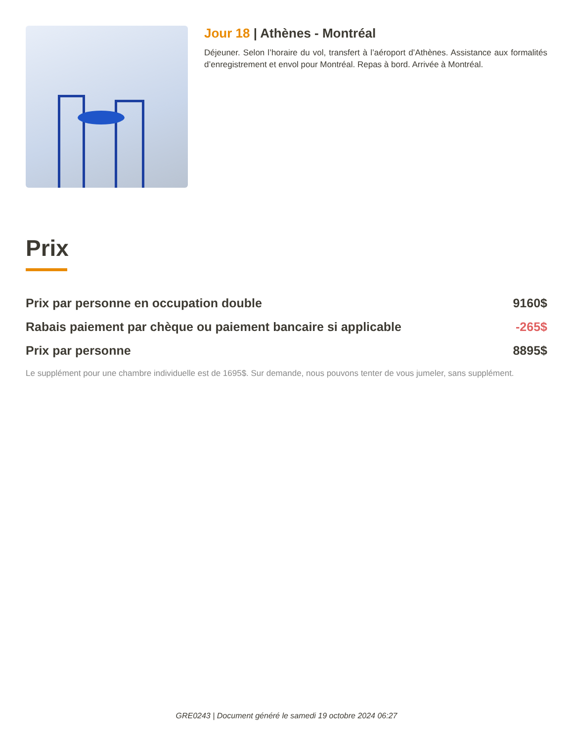Jour 18 | Athènes - Montréal
Déjeuner. Selon l’horaire du vol, transfert à l’aéroport d’Athènes. Assistance aux formalités d’enregistrement et envol pour Montréal. Repas à bord. Arrivée à Montréal.
Prix
Prix par personne en occupation double 9160$
Rabais paiement par chèque ou paiement bancaire si applicable -265$
Prix par personne 8895$
Le supplément pour une chambre individuelle est de 1695$. Sur demande, nous pouvons tenter de vous jumeler, sans supplément.
GRE0243 | Document généré le samedi 19 octobre 2024 06:27